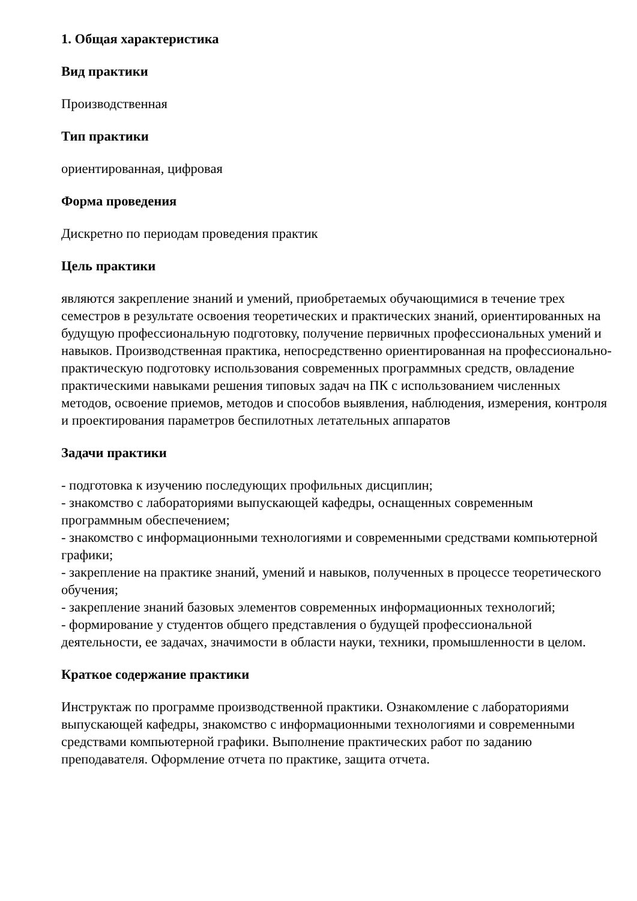1. Общая характеристика
Вид практики
Производственная
Тип практики
ориентированная, цифровая
Форма проведения
Дискретно по периодам проведения практик
Цель практики
являются закрепление знаний и умений, приобретаемых обучающимися в течение трех семестров в результате освоения теоретических и практических знаний, ориентированных на будущую профессиональную подготовку, получение первичных профессиональных умений и навыков. Производственная практика, непосредственно ориентированная на профессионально-практическую подготовку использования современных программных средств, овладение практическими навыками решения типовых задач на ПК с использованием численных методов, освоение приемов, методов и способов выявления, наблюдения, измерения, контроля и проектирования параметров беспилотных летательных аппаратов
Задачи практики
- подготовка к изучению последующих профильных дисциплин;
- знакомство с лабораториями выпускающей кафедры, оснащенных современным программным обеспечением;
- знакомство с информационными технологиями и современными средствами компьютерной графики;
- закрепление на практике знаний, умений и навыков, полученных в процессе теоретического обучения;
- закрепление знаний базовых элементов современных информационных технологий;
- формирование у студентов общего представления о будущей профессиональной деятельности, ее задачах, значимости в области науки, техники, промышленности в целом.
Краткое содержание практики
Инструктаж по программе производственной практики. Ознакомление с лабораториями выпускающей кафедры, знакомство с информационными технологиями и современными средствами компьютерной графики. Выполнение практических работ по заданию преподавателя. Оформление отчета по практике, защита отчета.